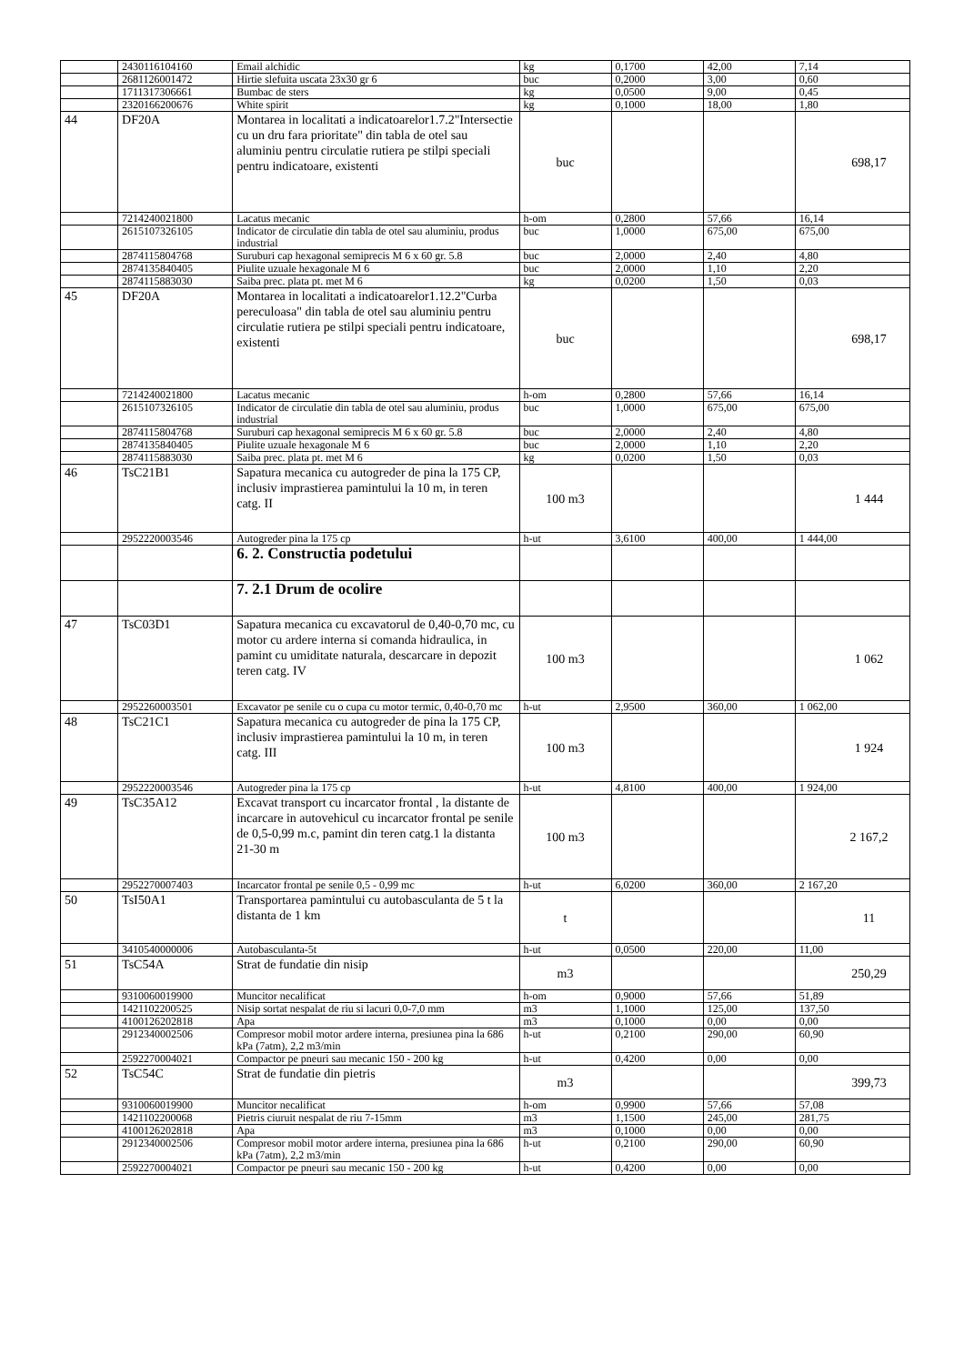| | 2430116104160 | Email alchidic | kg | 0,1700 | 42,00 | 7,14 |
| | 2681126001472 | Hirtie slefuita uscata 23x30 gr 6 | buc | 0,2000 | 3,00 | 0,60 |
| | 1711317306661 | Bumbac de sters | kg | 0,0500 | 9,00 | 0,45 |
| | 2320166200676 | White spirit | kg | 0,1000 | 18,00 | 1,80 |
| 44 | DF20A | Montarea in localitati a indicatoarelor1.7.2"Intersectie cu un dru fara prioritate" din tabla de otel sau aluminiu pentru circulatie rutiera pe stilpi speciali pentru indicatoare, existenti | buc | | | 698,17 |
| | 7214240021800 | Lacatus mecanic | h-om | 0,2800 | 57,66 | 16,14 |
| | 2615107326105 | Indicator de circulatie din tabla de otel sau aluminiu, produs industrial | buc | 1,0000 | 675,00 | 675,00 |
| | 2874115804768 | Suruburi cap hexagonal semiprecis M 6 x 60 gr. 5.8 | buc | 2,0000 | 2,40 | 4,80 |
| | 2874135840405 | Piulite uzuale hexagonale M 6 | buc | 2,0000 | 1,10 | 2,20 |
| | 2874115883030 | Saiba prec. plata pt. met M 6 | kg | 0,0200 | 1,50 | 0,03 |
| 45 | DF20A | Montarea in localitati a indicatoarelor1.12.2"Curba pereculoasa" din tabla de otel sau aluminiu pentru circulatie rutiera pe stilpi speciali pentru indicatoare, existenti | buc | | | 698,17 |
| | 7214240021800 | Lacatus mecanic | h-om | 0,2800 | 57,66 | 16,14 |
| | 2615107326105 | Indicator de circulatie din tabla de otel sau aluminiu, produs industrial | buc | 1,0000 | 675,00 | 675,00 |
| | 2874115804768 | Suruburi cap hexagonal semiprecis M 6 x 60 gr. 5.8 | buc | 2,0000 | 2,40 | 4,80 |
| | 2874135840405 | Piulite uzuale hexagonale M 6 | buc | 2,0000 | 1,10 | 2,20 |
| | 2874115883030 | Saiba prec. plata pt. met M 6 | kg | 0,0200 | 1,50 | 0,03 |
| 46 | TsC21B1 | Sapatura mecanica cu autogreder de pina la 175 CP, inclusiv imprastierea pamintului la 10 m, in teren catg. II | 100 m3 | | | 1 444 |
| | 2952220003546 | Autogreder pina la 175 cp | h-ut | 3,6100 | 400,00 | 1 444,00 |
| | | 6. 2. Constructia podetului | | | | |
| | | 7. 2.1 Drum de ocolire | | | | |
| 47 | TsC03D1 | Sapatura mecanica cu excavatorul de 0,40-0,70 mc, cu motor cu ardere interna si comanda hidraulica, in pamint cu umiditate naturala, descarcare in depozit teren catg. IV | 100 m3 | | | 1 062 |
| | 2952260003501 | Excavator pe senile cu o cupa cu motor termic, 0,40-0,70 mc | h-ut | 2,9500 | 360,00 | 1 062,00 |
| 48 | TsC21C1 | Sapatura mecanica cu autogreder de pina la 175 CP, inclusiv imprastierea pamintului la 10 m, in teren catg. III | 100 m3 | | | 1 924 |
| | 2952220003546 | Autogreder pina la 175 cp | h-ut | 4,8100 | 400,00 | 1 924,00 |
| 49 | TsC35A12 | Excavat transport cu incarcator frontal , la distante de incarcare in autovehicul cu incarcator frontal pe senile de 0,5-0,99 m.c, pamint din teren catg.1 la distanta 21-30 m | 100 m3 | | | 2 167,2 |
| | 2952270007403 | Incarcator frontal pe senile 0,5 - 0,99 mc | h-ut | 6,0200 | 360,00 | 2 167,20 |
| 50 | TsI50A1 | Transportarea pamintului cu autobasculanta de 5 t la distanta de 1 km | t | | | 11 |
| | 3410540000006 | Autobasculanta-5t | h-ut | 0,0500 | 220,00 | 11,00 |
| 51 | TsC54A | Strat de fundatie din nisip | m3 | | | 250,29 |
| | 9310060019900 | Muncitor necalificat | h-om | 0,9000 | 57,66 | 51,89 |
| | 1421102200525 | Nisip sortat nespalat de riu si lacuri 0,0-7,0 mm | m3 | 1,1000 | 125,00 | 137,50 |
| | 4100126202818 | Apa | m3 | 0,1000 | 0,00 | 0,00 |
| | 2912340002506 | Compresor mobil motor ardere interna, presiunea pina la 686 kPa (7atm), 2,2 m3/min | h-ut | 0,2100 | 290,00 | 60,90 |
| | 2592270004021 | Compactor pe pneuri sau mecanic 150 - 200 kg | h-ut | 0,4200 | 0,00 | 0,00 |
| 52 | TsC54C | Strat de fundatie din pietris | m3 | | | 399,73 |
| | 9310060019900 | Muncitor necalificat | h-om | 0,9900 | 57,66 | 57,08 |
| | 1421102200068 | Pietris ciuruit nespalat de riu 7-15mm | m3 | 1,1500 | 245,00 | 281,75 |
| | 4100126202818 | Apa | m3 | 0,1000 | 0,00 | 0,00 |
| | 2912340002506 | Compresor mobil motor ardere interna, presiunea pina la 686 kPa (7atm), 2,2 m3/min | h-ut | 0,2100 | 290,00 | 60,90 |
| | 2592270004021 | Compactor pe pneuri sau mecanic 150 - 200 kg | h-ut | 0,4200 | 0,00 | 0,00 |